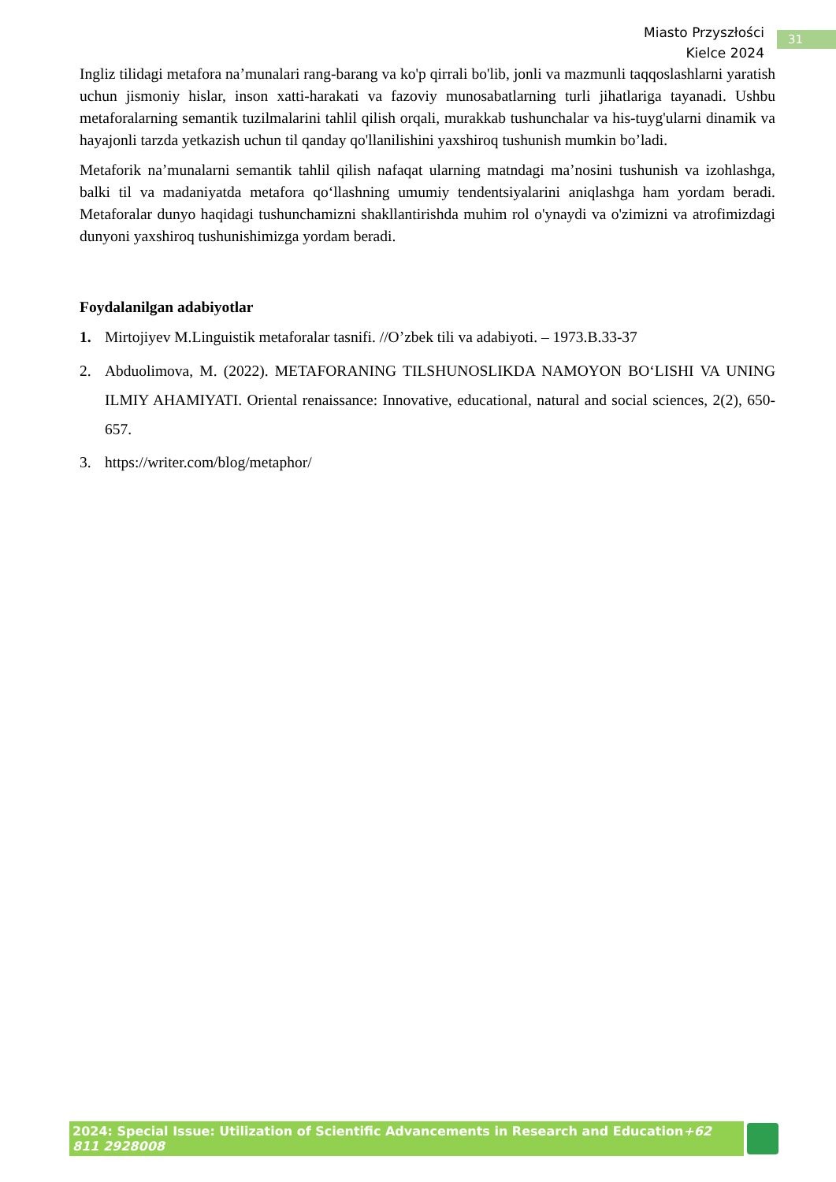Miasto Przyszłości
Kielce 2024
31
Ingliz tilidagi metafora na’munalari rang-barang va ko'p qirrali bo'lib, jonli va mazmunli taqqoslashlarni yaratish uchun jismoniy hislar, inson xatti-harakati va fazoviy munosabatlarning turli jihatlariga tayanadi. Ushbu metaforalarning semantik tuzilmalarini tahlil qilish orqali, murakkab tushunchalar va his-tuyg'ularni dinamik va hayajonli tarzda yetkazish uchun til qanday qo'llanilishini yaxshiroq tushunish mumkin bo’ladi.
Metaforik na’munalarni semantik tahlil qilish nafaqat ularning matndagi ma’nosini tushunish va izohlashga, balki til va madaniyatda metafora qo‘llashning umumiy tendentsiyalarini aniqlashga ham yordam beradi. Metaforalar dunyo haqidagi tushunchamizni shakllantirishda muhim rol o'ynaydi va o'zimizni va atrofimizdagi dunyoni yaxshiroq tushunishimizga yordam beradi.
Foydalanilgan adabiyotlar
1. Mirtojiyev M.Linguistik metaforalar tasnifi. //O’zbek tili va adabiyoti. – 1973.B.33-37
2. Abduolimova, M. (2022). METAFORANING TILSHUNOSLIKDA NAMOYON BO‘LISHI VA UNING ILMIY AHAMIYATI. Oriental renaissance: Innovative, educational, natural and social sciences, 2(2), 650-657.
3. https://writer.com/blog/metaphor/
2024: Special Issue: Utilization of Scientific Advancements in Research and Education+62 811 2928008